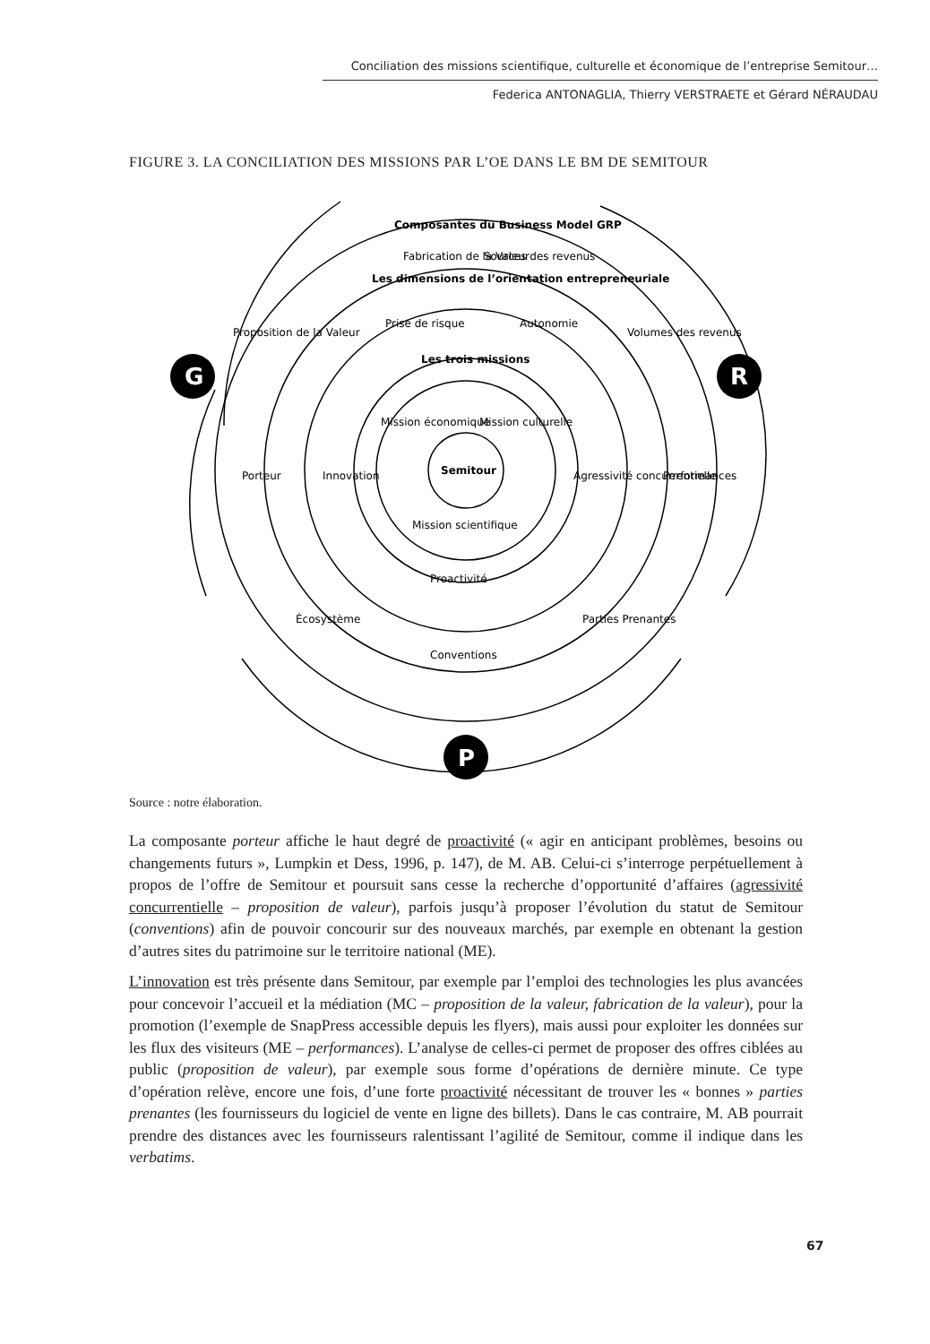Conciliation des missions scientifique, culturelle et économique de l’entreprise Semitour…
Federica ANTONAGLIA, Thierry VERSTRAETE et Gérard NÉRAUDAU
FIGURE 3. LA CONCILIATION DES MISSIONS PAR L’OE DANS LE BM DE SEMITOUR
G
R
P
Composantes du Business Model GRP
Les dimensions de l’orientation entrepreneuriale
Les trois missions
Semitour
Fabrication de la Valeur
Sources des revenus
Proposition de la Valeur
Volumes des revenus
Porteur
Performances
Écosystème
Conventions
Parties Prenantes
Prise de risque
Autonomie
Innovation
Agressivité concurrentielle
Proactivité
Mission économique
Mission culturelle
Mission scientifique
Source : notre élaboration.
La composante porteur affiche le haut degré de proactivité (« agir en anticipant problèmes, besoins ou changements futurs », Lumpkin et Dess, 1996, p. 147), de M. AB. Celui-ci s’interroge perpétuellement à propos de l’offre de Semitour et poursuit sans cesse la recherche d’opportunité d’affaires (agressivité concurrentielle – proposition de valeur), parfois jusqu’à proposer l’évolution du statut de Semitour (conventions) afin de pouvoir concourir sur des nouveaux marchés, par exemple en obtenant la gestion d’autres sites du patrimoine sur le territoire national (ME).
L’innovation est très présente dans Semitour, par exemple par l’emploi des technologies les plus avancées pour concevoir l’accueil et la médiation (MC – proposition de la valeur, fabrication de la valeur), pour la promotion (l’exemple de SnapPress accessible depuis les flyers), mais aussi pour exploiter les données sur les flux des visiteurs (ME – performances). L’analyse de celles-ci permet de proposer des offres ciblées au public (proposition de valeur), par exemple sous forme d’opérations de dernière minute. Ce type d’opération relève, encore une fois, d’une forte proactivité nécessitant de trouver les « bonnes » parties prenantes (les fournisseurs du logiciel de vente en ligne des billets). Dans le cas contraire, M. AB pourrait prendre des distances avec les fournisseurs ralentissant l’agilité de Semitour, comme il indique dans les verbatims.
67